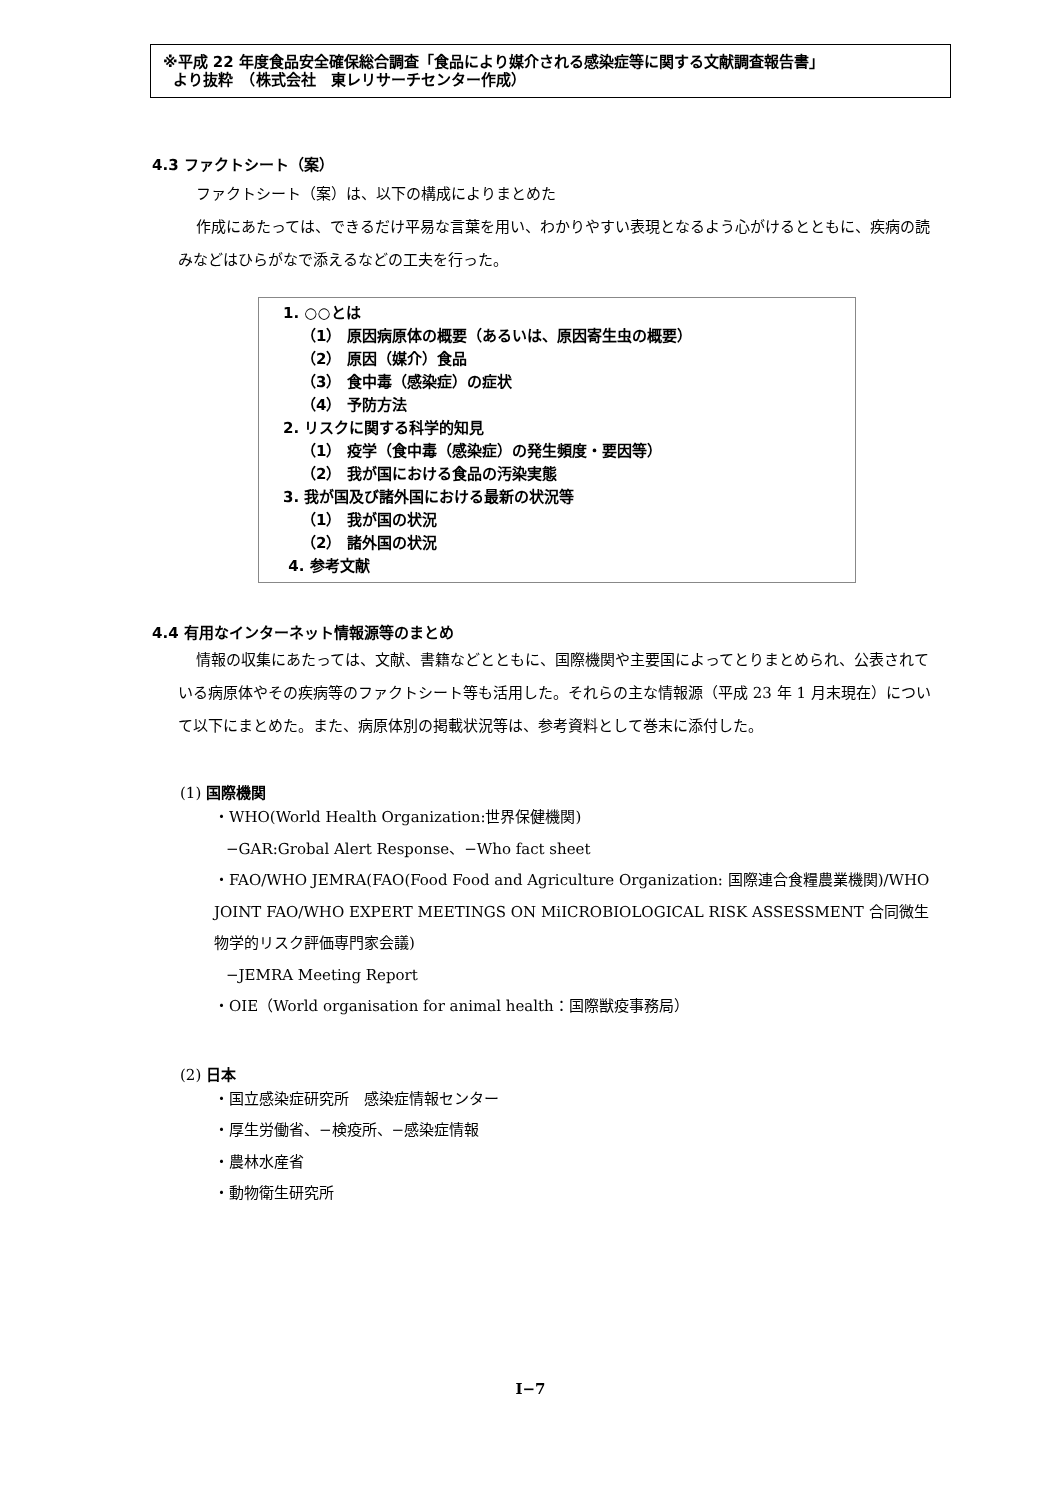※平成 22 年度食品安全確保総合調査「食品により媒介される感染症等に関する文献調査報告書」
より抜粋　（株式会社　東レリサーチセンター作成）
4.3 ファクトシート（案）
ファクトシート（案）は、以下の構成によりまとめた
作成にあたっては、できるだけ平易な言葉を用い、わかりやすい表現となるよう心がけるとともに、疾病の読みなどはひらがなで添えるなどの工夫を行った。
1. ○○とは
（1） 原因病原体の概要（あるいは、原因寄生虫の概要）
（2） 原因（媒介）食品
（3） 食中毒（感染症）の症状
（4） 予防方法
2. リスクに関する科学的知見
（1） 疫学（食中毒（感染症）の発生頻度・要因等）
（2） 我が国における食品の汚染実態
3. 我が国及び諸外国における最新の状況等
（1） 我が国の状況
（2） 諸外国の状況
4. 参考文献
4.4 有用なインターネット情報源等のまとめ
情報の収集にあたっては、文献、書籍などとともに、国際機関や主要国によってとりまとめられ、公表されている病原体やその疾病等のファクトシート等も活用した。それらの主な情報源（平成 23 年 1 月末現在）について以下にまとめた。また、病原体別の掲載状況等は、参考資料として巻末に添付した。
(1) 国際機関
・WHO(World Health Organization:世界保健機関)
−GAR:Grobal Alert Response、−Who fact sheet
・FAO/WHO JEMRA(FAO(Food Food and Agriculture Organization: 国際連合食糧農業機関)/WHO JOINT FAO/WHO EXPERT MEETINGS ON MiICROBIOLOGICAL RISK ASSESSMENT 合同微生物学的リスク評価専門家会議)
−JEMRA Meeting Report
・OIE（World organisation for animal health：国際獣疫事務局）
(2) 日本
・国立感染症研究所　感染症情報センター
・厚生労働省、−検疫所、−感染症情報
・農林水産省
・動物衛生研究所
I−7